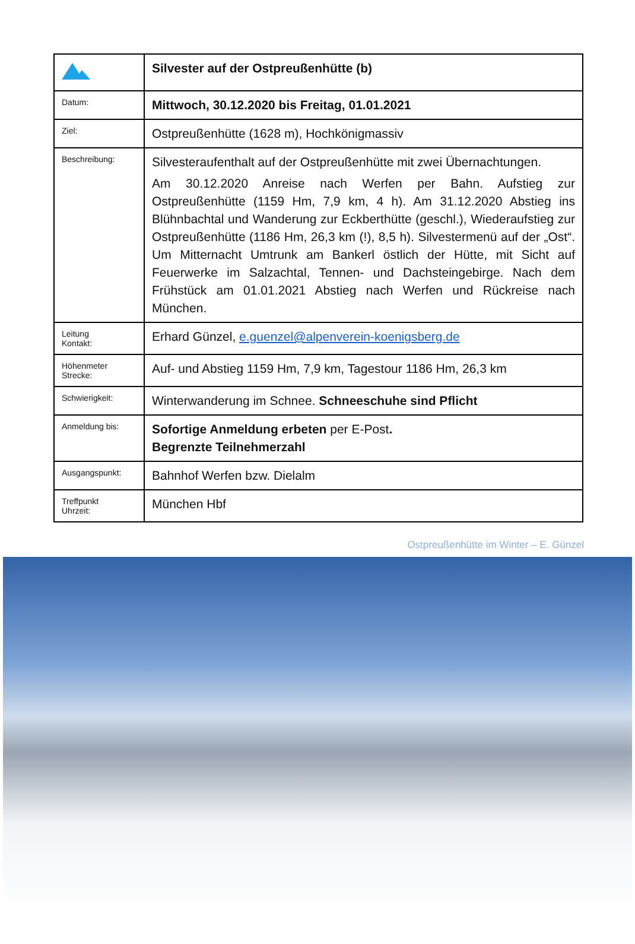| | Silvester auf der Ostpreußenhütte (b) |
| Datum: | Mittwoch, 30.12.2020 bis Freitag, 01.01.2021 |
| Ziel: | Ostpreußenhütte (1628 m), Hochkönigmassiv |
| Beschreibung: | Silvesteraufenthalt auf der Ostpreußenhütte mit zwei Übernachtungen. Am 30.12.2020 Anreise nach Werfen per Bahn. Aufstieg zur Ostpreußenhütte (1159 Hm, 7,9 km, 4 h). Am 31.12.2020 Abstieg ins Blühnbachtal und Wanderung zur Eckberthütte (geschl.), Wiederaufstieg zur Ostpreußenhütte (1186 Hm, 26,3 km (!), 8,5 h). Silvestermenü auf der „Ost“. Um Mitternacht Umtrunk am Bankerl östlich der Hütte, mit Sicht auf Feuerwerke im Salzachtal, Tennen- und Dachsteingebirge. Nach dem Frühstück am 01.01.2021 Abstieg nach Werfen und Rückreise nach München. |
| Leitung Kontakt: | Erhard Günzel, e.guenzel@alpenverein-koenigsberg.de |
| Höhenmeter Strecke: | Auf- und Abstieg 1159 Hm, 7,9 km, Tagestour 1186 Hm, 26,3 km |
| Schwierigkeit: | Winterwanderung im Schnee. Schneeschuhe sind Pflicht |
| Anmeldung bis: | Sofortige Anmeldung erbeten per E-Post . Begrenzte Teilnehmerzahl |
| Ausgangspunkt: | Bahnhof Werfen bzw. Dielalm |
| Treffpunkt Uhrzeit: | München Hbf |
Ostpreußenhütte im Winter – E. Günzel